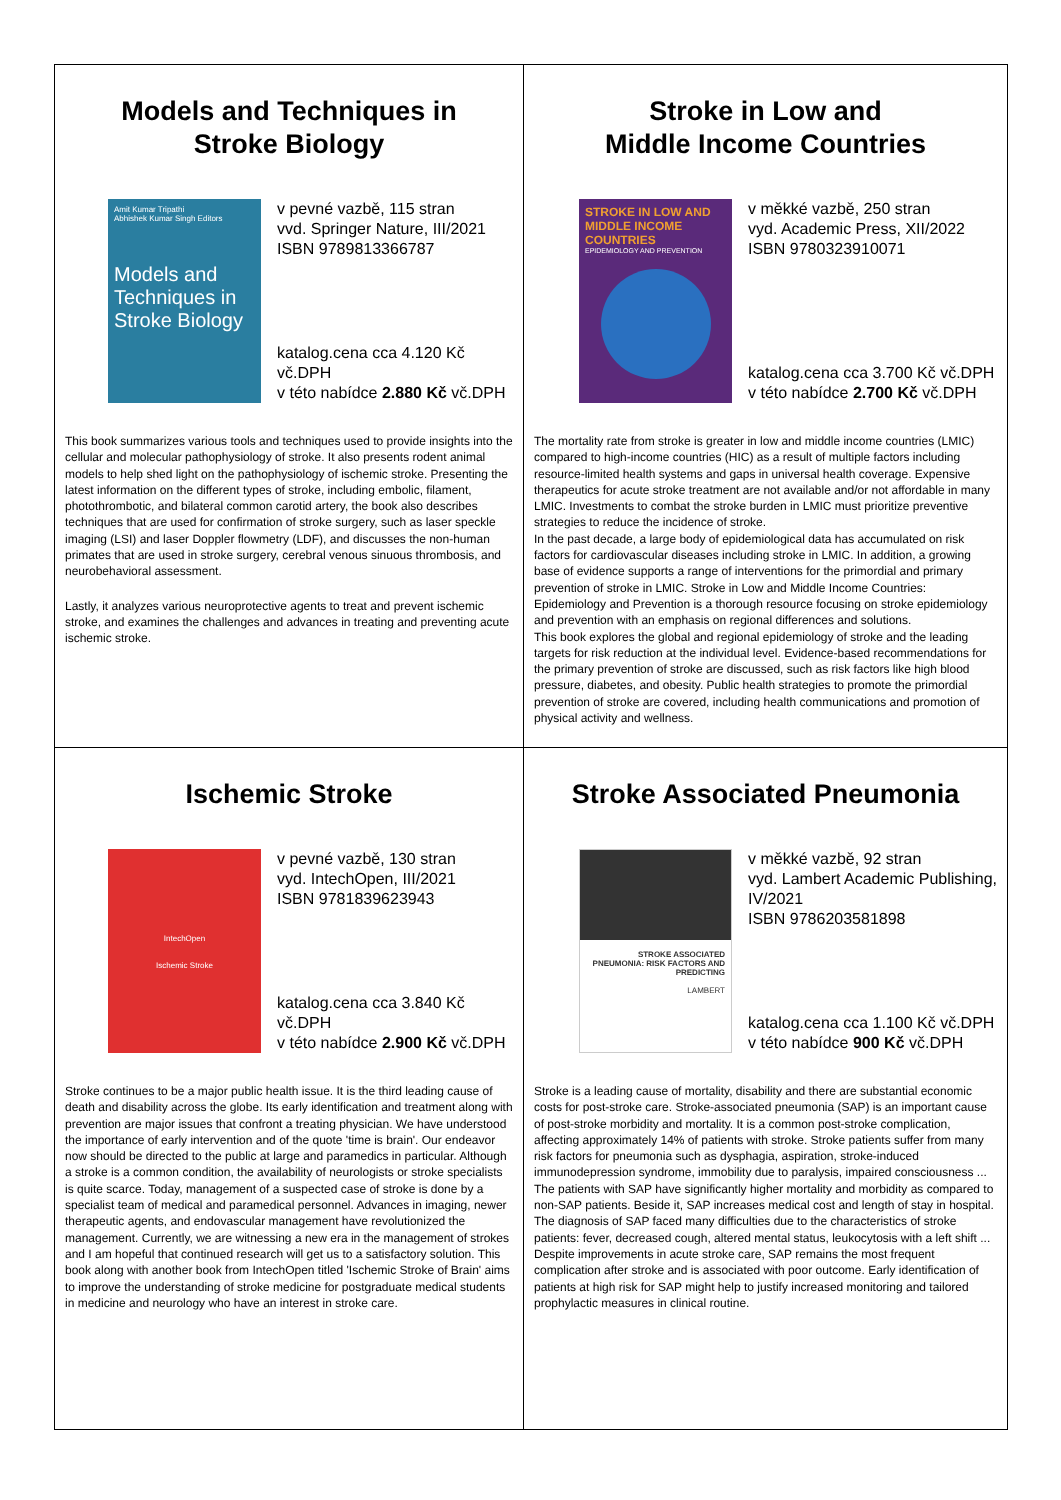Models and Techniques in
Stroke Biology
Amit Kumar Tripathi
Abhishek Kumar Singh Editors
Models and Techniques in Stroke Biology
v pevné vazbě, 115 stran
vvd. Springer Nature, III/2021
ISBN 9789813366787
katalog.cena cca 4.120 Kč vč.DPH
v této nabídce 2.880 Kč vč.DPH
This book summarizes various tools and techniques used to provide insights into the cellular and molecular pathophysiology of stroke. It also presents rodent animal models to help shed light on the pathophysiology of ischemic stroke. Presenting the latest information on the different types of stroke, including embolic, filament, photothrombotic, and bilateral common carotid artery, the book also describes techniques that are used for confirmation of stroke surgery, such as laser speckle imaging (LSI) and laser Doppler flowmetry (LDF), and discusses the non-human primates that are used in stroke surgery, cerebral venous sinuous thrombosis, and neurobehavioral assessment.
Lastly, it analyzes various neuroprotective agents to treat and prevent ischemic stroke, and examines the challenges and advances in treating and preventing acute ischemic stroke.
Stroke in Low and
Middle Income Countries
STROKE IN LOW AND MIDDLE INCOME COUNTRIES
EPIDEMIOLOGY AND PREVENTION
v měkké vazbě, 250 stran
vyd. Academic Press, XII/2022
ISBN 9780323910071
katalog.cena cca 3.700 Kč vč.DPH
v této nabídce 2.700 Kč vč.DPH
The mortality rate from stroke is greater in low and middle income countries (LMIC) compared to high-income countries (HIC) as a result of multiple factors including resource-limited health systems and gaps in universal health coverage. Expensive therapeutics for acute stroke treatment are not available and/or not affordable in many LMIC. Investments to combat the stroke burden in LMIC must prioritize preventive strategies to reduce the incidence of stroke.
In the past decade, a large body of epidemiological data has accumulated on risk factors for cardiovascular diseases including stroke in LMIC. In addition, a growing base of evidence supports a range of interventions for the primordial and primary prevention of stroke in LMIC. Stroke in Low and Middle Income Countries: Epidemiology and Prevention is a thorough resource focusing on stroke epidemiology and prevention with an emphasis on regional differences and solutions.
This book explores the global and regional epidemiology of stroke and the leading targets for risk reduction at the individual level. Evidence-based recommendations for the primary prevention of stroke are discussed, such as risk factors like high blood pressure, diabetes, and obesity. Public health strategies to promote the primordial prevention of stroke are covered, including health communications and promotion of physical activity and wellness.
Ischemic Stroke
IntechOpen
Ischemic Stroke
v pevné vazbě, 130 stran
vyd. IntechOpen, III/2021
ISBN 9781839623943
katalog.cena cca 3.840 Kč vč.DPH
v této nabídce 2.900 Kč vč.DPH
Stroke continues to be a major public health issue. It is the third leading cause of death and disability across the globe. Its early identification and treatment along with prevention are major issues that confront a treating physician. We have understood the importance of early intervention and of the quote 'time is brain'. Our endeavor now should be directed to the public at large and paramedics in particular. Although a stroke is a common condition, the availability of neurologists or stroke specialists is quite scarce. Today, management of a suspected case of stroke is done by a specialist team of medical and paramedical personnel. Advances in imaging, newer therapeutic agents, and endovascular management have revolutionized the management. Currently, we are witnessing a new era in the management of strokes and I am hopeful that continued research will get us to a satisfactory solution. This book along with another book from IntechOpen titled 'Ischemic Stroke of Brain' aims to improve the understanding of stroke medicine for postgraduate medical students in medicine and neurology who have an interest in stroke care.
Stroke Associated Pneumonia
STROKE ASSOCIATED PNEUMONIA: RISK FACTORS AND PREDICTING
LAMBERT
v měkké vazbě, 92 stran
vyd. Lambert Academic Publishing,
IV/2021
ISBN 9786203581898
katalog.cena cca 1.100 Kč vč.DPH
v této nabídce 900 Kč vč.DPH
Stroke is a leading cause of mortality, disability and there are substantial economic costs for post-stroke care. Stroke-associated pneumonia (SAP) is an important cause of post-stroke morbidity and mortality. It is a common post-stroke complication, affecting approximately 14% of patients with stroke. Stroke patients suffer from many risk factors for pneumonia such as dysphagia, aspiration, stroke-induced immunodepression syndrome, immobility due to paralysis, impaired consciousness ... The patients with SAP have significantly higher mortality and morbidity as compared to non-SAP patients. Beside it, SAP increases medical cost and length of stay in hospital. The diagnosis of SAP faced many difficulties due to the characteristics of stroke patients: fever, decreased cough, altered mental status, leukocytosis with a left shift ... Despite improvements in acute stroke care, SAP remains the most frequent complication after stroke and is associated with poor outcome. Early identification of patients at high risk for SAP might help to justify increased monitoring and tailored prophylactic measures in clinical routine.